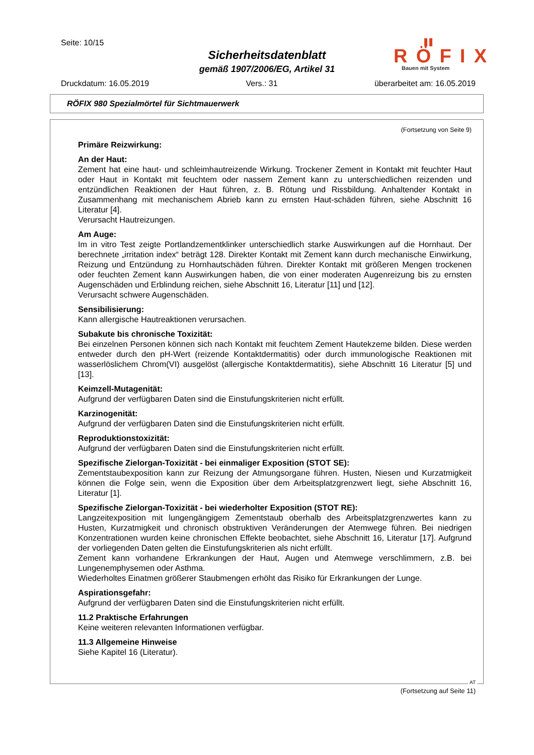Seite: 10/15
Sicherheitsdatenblatt
gemäß 1907/2006/EG, Artikel 31
RÖFIX
Bauen mit System
Druckdatum: 16.05.2019 Vers.: 31 überarbeitet am: 16.05.2019
RÖFIX 980 Spezialmörtel für Sichtmauerwerk
(Fortsetzung von Seite 9)
Primäre Reizwirkung:
An der Haut:
Zement hat eine haut- und schleimhautreizende Wirkung. Trockener Zement in Kontakt mit feuchter Haut oder Haut in Kontakt mit feuchtem oder nassem Zement kann zu unterschiedlichen reizenden und entzündlichen Reaktionen der Haut führen, z. B. Rötung und Rissbildung. Anhaltender Kontakt in Zusammenhang mit mechanischem Abrieb kann zu ernsten Haut-schäden führen, siehe Abschnitt 16 Literatur [4].
Verursacht Hautreizungen.
Am Auge:
Im in vitro Test zeigte Portlandzementklinker unterschiedlich starke Auswirkungen auf die Hornhaut. Der berechnete „irritation index“ beträgt 128. Direkter Kontakt mit Zement kann durch mechanische Einwirkung, Reizung und Entzündung zu Hornhautschäden führen. Direkter Kontakt mit größeren Mengen trockenen oder feuchten Zement kann Auswirkungen haben, die von einer moderaten Augenreizung bis zu ernsten Augenschäden und Erblindung reichen, siehe Abschnitt 16, Literatur [11] und [12].
Verursacht schwere Augenschäden.
Sensibilisierung:
Kann allergische Hautreaktionen verursachen.
Subakute bis chronische Toxizität:
Bei einzelnen Personen können sich nach Kontakt mit feuchtem Zement Hautekzeme bilden. Diese werden entweder durch den pH-Wert (reizende Kontaktdermatitis) oder durch immunologische Reaktionen mit wasserlöslichem Chrom(VI) ausgelöst (allergische Kontaktdermatitis), siehe Abschnitt 16 Literatur [5] und [13].
Keimzell-Mutagenität:
Aufgrund der verfügbaren Daten sind die Einstufungskriterien nicht erfüllt.
Karzinogenität:
Aufgrund der verfügbaren Daten sind die Einstufungskriterien nicht erfüllt.
Reproduktionstoxizität:
Aufgrund der verfügbaren Daten sind die Einstufungskriterien nicht erfüllt.
Spezifische Zielorgan-Toxizität - bei einmaliger Exposition (STOT SE):
Zementstaubexposition kann zur Reizung der Atmungsorgane führen. Husten, Niesen und Kurzatmigkeit können die Folge sein, wenn die Exposition über dem Arbeitsplatzgrenzwert liegt, siehe Abschnitt 16, Literatur [1].
Spezifische Zielorgan-Toxizität - bei wiederholter Exposition (STOT RE):
Langzeitexposition mit lungengängigem Zementstaub oberhalb des Arbeitsplatzgrenzwertes kann zu Husten, Kurzatmigkeit und chronisch obstruktiven Veränderungen der Atemwege führen. Bei niedrigen Konzentrationen wurden keine chronischen Effekte beobachtet, siehe Abschnitt 16, Literatur [17]. Aufgrund der vorliegenden Daten gelten die Einstufungskriterien als nicht erfüllt.
Zement kann vorhandene Erkrankungen der Haut, Augen und Atemwege verschlimmern, z.B. bei Lungenemphysemen oder Asthma.
Wiederholtes Einatmen größerer Staubmengen erhöht das Risiko für Erkrankungen der Lunge.
Aspirationsgefahr:
Aufgrund der verfügbaren Daten sind die Einstufungskriterien nicht erfüllt.
11.2 Praktische Erfahrungen
Keine weiteren relevanten Informationen verfügbar.
11.3 Allgemeine Hinweise
Siehe Kapitel 16 (Literatur).
AT
(Fortsetzung auf Seite 11)